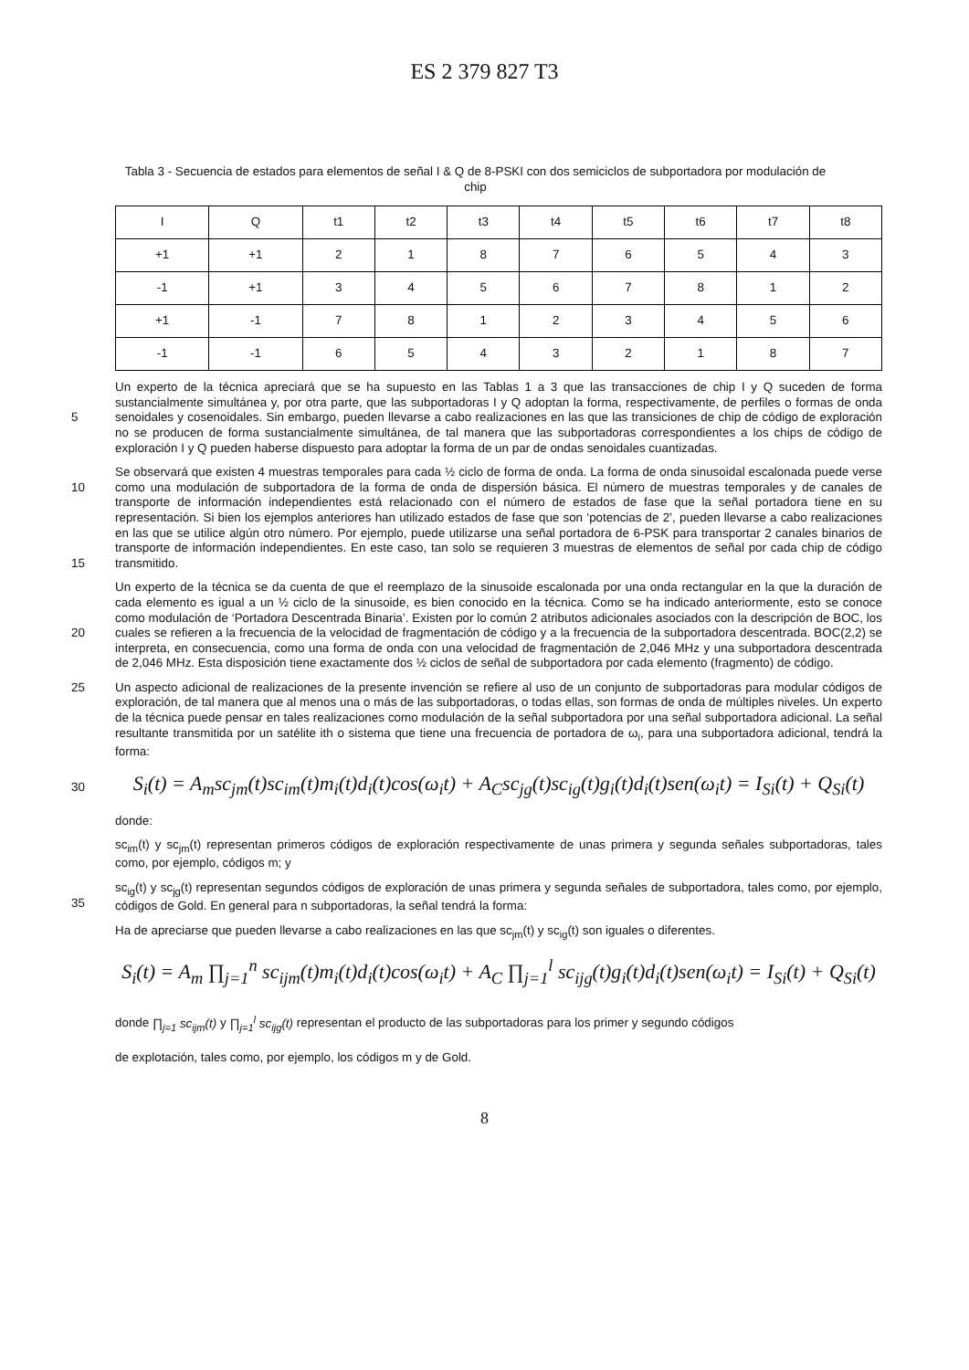ES 2 379 827 T3
Tabla 3 - Secuencia de estados para elementos de señal I & Q de 8-PSKI con dos semiciclos de subportadora por modulación de chip
| I | Q | t1 | t2 | t3 | t4 | t5 | t6 | t7 | t8 |
| --- | --- | --- | --- | --- | --- | --- | --- | --- | --- |
| +1 | +1 | 2 | 1 | 8 | 7 | 6 | 5 | 4 | 3 |
| -1 | +1 | 3 | 4 | 5 | 6 | 7 | 8 | 1 | 2 |
| +1 | -1 | 7 | 8 | 1 | 2 | 3 | 4 | 5 | 6 |
| -1 | -1 | 6 | 5 | 4 | 3 | 2 | 1 | 8 | 7 |
5
Un experto de la técnica apreciará que se ha supuesto en las Tablas 1 a 3 que las transacciones de chip I y Q suceden de forma sustancialmente simultánea y, por otra parte, que las subportadoras I y Q adoptan la forma, respectivamente, de perfiles o formas de onda senoidales y cosenoidales. Sin embargo, pueden llevarse a cabo realizaciones en las que las transiciones de chip de código de exploración no se producen de forma sustancialmente simultánea, de tal manera que las subportadoras correspondientes a los chips de código de exploración I y Q pueden haberse dispuesto para adoptar la forma de un par de ondas senoidales cuantizadas.
10
15
Se observará que existen 4 muestras temporales para cada ½ ciclo de forma de onda. La forma de onda sinusoidal escalonada puede verse como una modulación de subportadora de la forma de onda de dispersión básica. El número de muestras temporales y de canales de transporte de información independientes está relacionado con el número de estados de fase que la señal portadora tiene en su representación. Si bien los ejemplos anteriores han utilizado estados de fase que son ‘potencias de 2’, pueden llevarse a cabo realizaciones en las que se utilice algún otro número. Por ejemplo, puede utilizarse una señal portadora de 6-PSK para transportar 2 canales binarios de transporte de información independientes. En este caso, tan solo se requieren 3 muestras de elementos de señal por cada chip de código transmitido.
20
Un experto de la técnica se da cuenta de que el reemplazo de la sinusoide escalonada por una onda rectangular en la que la duración de cada elemento es igual a un ½ ciclo de la sinusoide, es bien conocido en la técnica. Como se ha indicado anteriormente, esto se conoce como modulación de ‘Portadora Descentrada Binaria’. Existen por lo común 2 atributos adicionales asociados con la descripción de BOC, los cuales se refieren a la frecuencia de la velocidad de fragmentación de código y a la frecuencia de la subportadora descentrada. BOC(2,2) se interpreta, en consecuencia, como una forma de onda con una velocidad de fragmentación de 2,046 MHz y una subportadora descentrada de 2,046 MHz. Esta disposición tiene exactamente dos ½ ciclos de señal de subportadora por cada elemento (fragmento) de código.
25
Un aspecto adicional de realizaciones de la presente invención se refiere al uso de un conjunto de subportadoras para modular códigos de exploración, de tal manera que al menos una o más de las subportadoras, o todas ellas, son formas de onda de múltiples niveles. Un experto de la técnica puede pensar en tales realizaciones como modulación de la señal subportadora por una señal subportadora adicional. La señal resultante transmitida por un satélite ith o sistema que tiene una frecuencia de portadora de ω<sub>i</sub>, para una subportadora adicional, tendrá la forma:
30
S<sub>i</sub>(t) = A<sub>m</sub>sc<sub>jm</sub>(t)sc<sub>im</sub>(t)m<sub>i</sub>(t)d<sub>i</sub>(t)cos(ω<sub>i</sub>t) + A<sub>C</sub>sc<sub>jg</sub>(t)sc<sub>ig</sub>(t)g<sub>i</sub>(t)d<sub>i</sub>(t)sen(ω<sub>i</sub>t) = I<sub>Si</sub>(t) + Q<sub>Si</sub>(t)
donde:
sc<sub>im</sub>(t) y sc<sub>jm</sub>(t) representan primeros códigos de exploración respectivamente de unas primera y segunda señales subportadoras, tales como, por ejemplo, códigos m; y
35
sc<sub>ig</sub>(t) y sc<sub>jg</sub>(t) representan segundos códigos de exploración de unas primera y segunda señales de subportadora, tales como, por ejemplo, códigos de Gold. En general para n subportadoras, la señal tendrá la forma:
Ha de apreciarse que pueden llevarse a cabo realizaciones en las que sc<sub>jm</sub>(t) y sc<sub>ig</sub>(t) son iguales o diferentes.
S<sub>i</sub>(t) = A<sub>m</sub> ∏<sub>j=1</sub><sup>n</sup> sc<sub>ijm</sub>(t)m<sub>i</sub>(t)d<sub>i</sub>(t)cos(ω<sub>i</sub>t) + A<sub>C</sub> ∏<sub>j=1</sub><sup>l</sup> sc<sub>ijg</sub>(t)g<sub>i</sub>(t)d<sub>i</sub>(t)sen(ω<sub>i</sub>t) = I<sub>Si</sub>(t) + Q<sub>Si</sub>(t)
donde ∏<sub>j=1</sub> sc<sub>ijm</sub>(t) y ∏<sub>j=1</sub><sup>l</sup> sc<sub>ijg</sub>(t) representan el producto de las subportadoras para los primer y segundo códigos
de explotación, tales como, por ejemplo, los códigos m y de Gold.
8